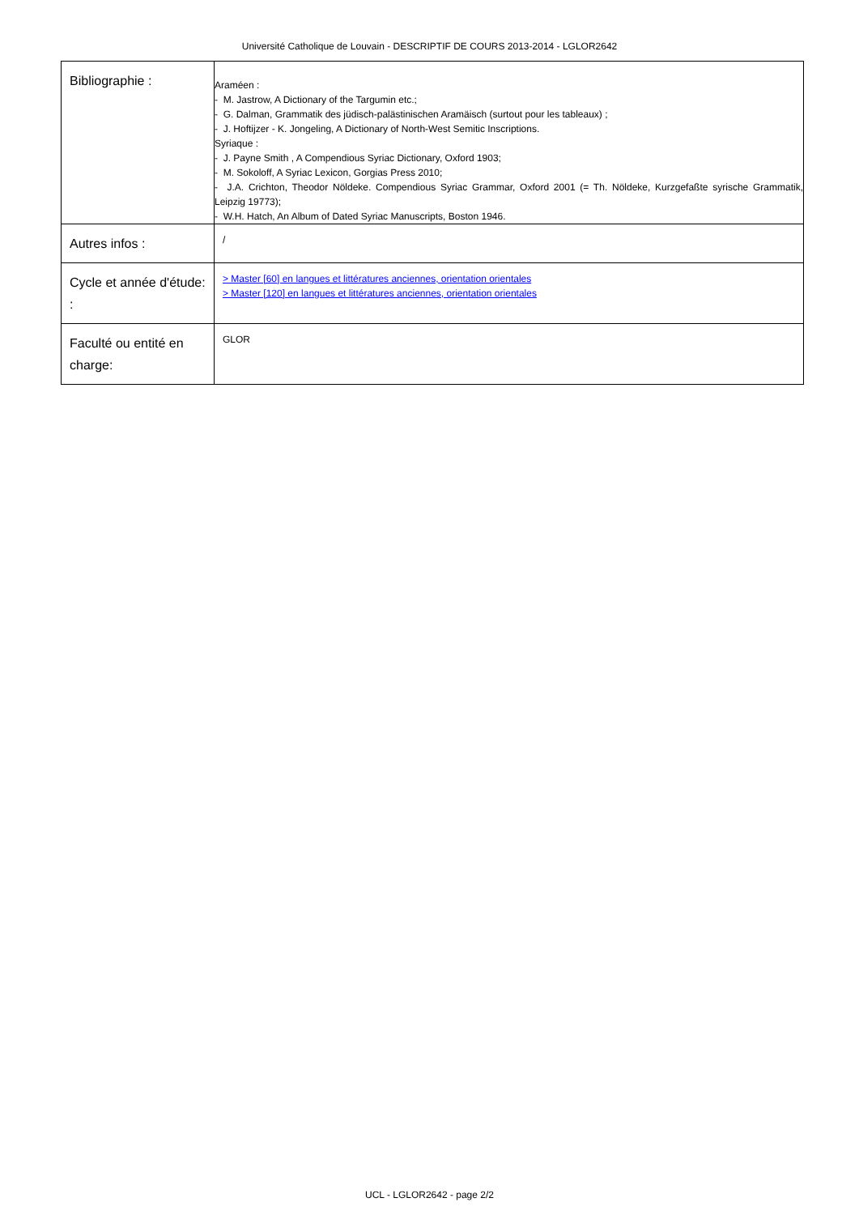Université Catholique de Louvain - DESCRIPTIF DE COURS 2013-2014 - LGLOR2642
| Bibliographie : | Araméen : - M. Jastrow, A Dictionary of the Targumin etc.; - G. Dalman, Grammatik des jüdisch-palästinischen Aramäisch (surtout pour les tableaux) ; - J. Hoftijzer - K. Jongeling, A Dictionary of North-West Semitic Inscriptions. Syriaque : - J. Payne Smith , A Compendious Syriac Dictionary, Oxford 1903; - M. Sokoloff, A Syriac Lexicon, Gorgias Press 2010; - J.A. Crichton, Theodor Nöldeke. Compendious Syriac Grammar, Oxford 2001 (= Th. Nöldeke, Kurzgefaßte syrische Grammatik, Leipzig 19773); - W.H. Hatch, An Album of Dated Syriac Manuscripts, Boston 1946. |
| Autres infos : | / |
| Cycle et année d'étude: : | > Master [60] en langues et littératures anciennes, orientation orientales > Master [120] en langues et littératures anciennes, orientation orientales |
| Faculté ou entité en charge: | GLOR |
UCL - LGLOR2642 - page 2/2